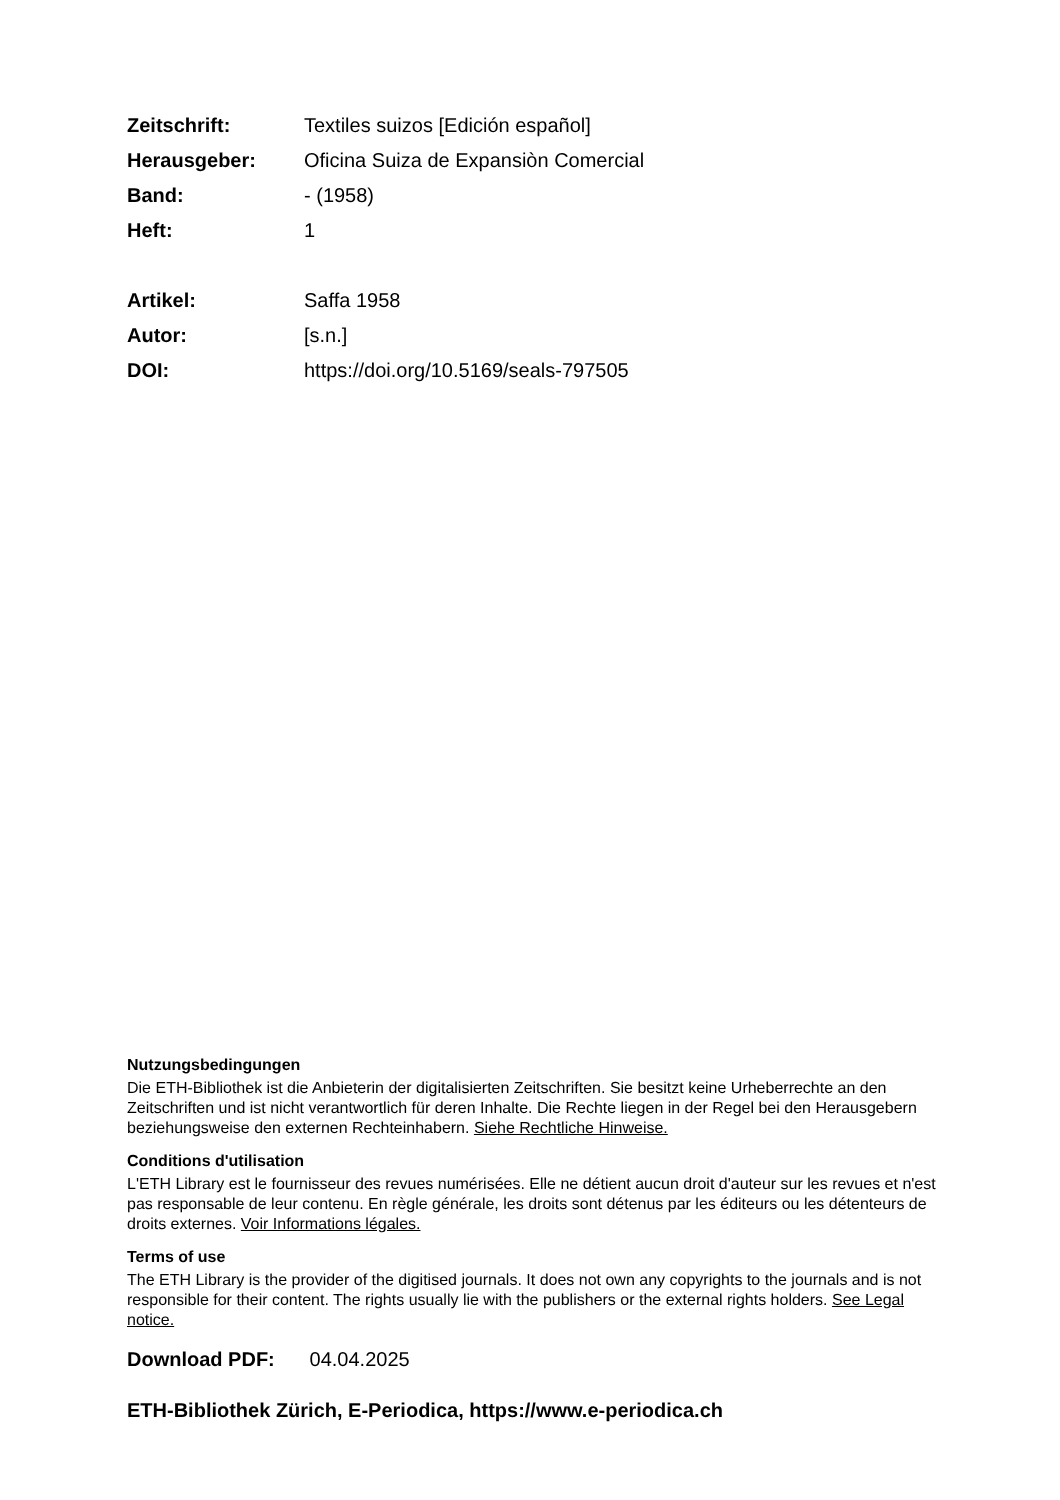| Zeitschrift: | Textiles suizos [Edición español] |
| Herausgeber: | Oficina Suiza de Expansiòn Comercial |
| Band: | - (1958) |
| Heft: | 1 |
| Artikel: | Saffa 1958 |
| Autor: | [s.n.] |
| DOI: | https://doi.org/10.5169/seals-797505 |
Nutzungsbedingungen
Die ETH-Bibliothek ist die Anbieterin der digitalisierten Zeitschriften. Sie besitzt keine Urheberrechte an den Zeitschriften und ist nicht verantwortlich für deren Inhalte. Die Rechte liegen in der Regel bei den Herausgebern beziehungsweise den externen Rechteinhabern. Siehe Rechtliche Hinweise.
Conditions d'utilisation
L'ETH Library est le fournisseur des revues numérisées. Elle ne détient aucun droit d'auteur sur les revues et n'est pas responsable de leur contenu. En règle générale, les droits sont détenus par les éditeurs ou les détenteurs de droits externes. Voir Informations légales.
Terms of use
The ETH Library is the provider of the digitised journals. It does not own any copyrights to the journals and is not responsible for their content. The rights usually lie with the publishers or the external rights holders. See Legal notice.
Download PDF: 04.04.2025
ETH-Bibliothek Zürich, E-Periodica, https://www.e-periodica.ch